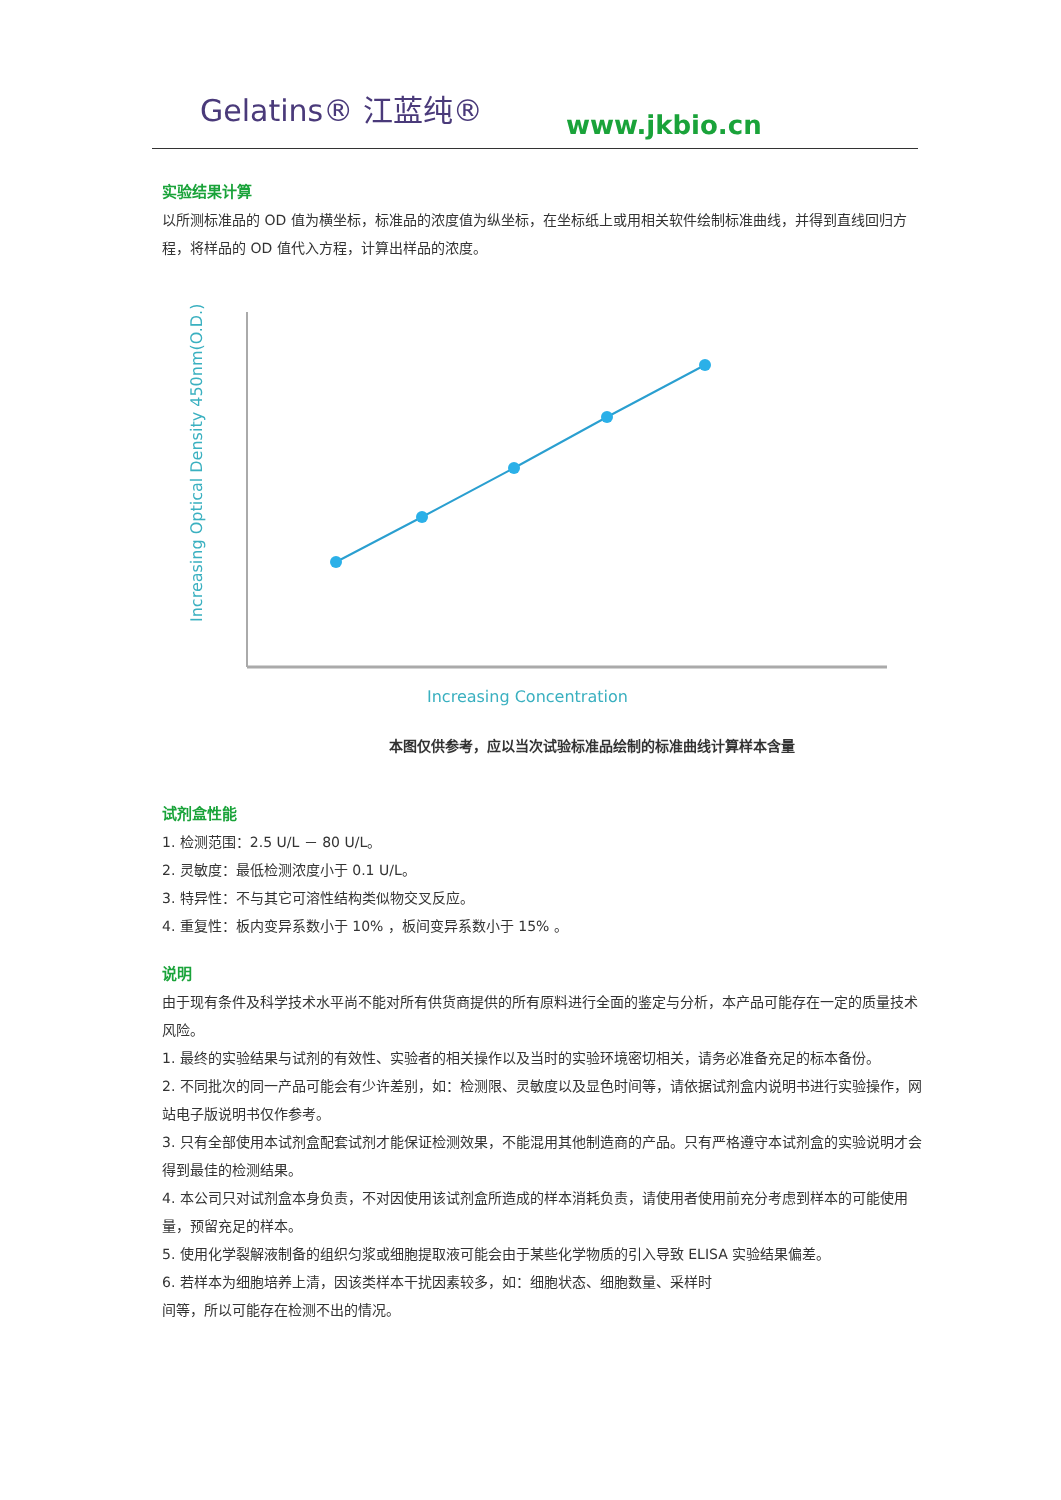Gelatins® 江蓝纯®
www.jkbio.cn
实验结果计算
以所测标准品的 OD 值为横坐标，标准品的浓度值为纵坐标，在坐标纸上或用相关软件绘制标准曲线，并得到直线回归方程，将样品的 OD 值代入方程，计算出样品的浓度。
Increasing Optical Density 450nm(O.D.)
Increasing Concentration
本图仅供参考，应以当次试验标准品绘制的标准曲线计算样本含量
试剂盒性能
1. 检测范围：2.5 U/L － 80 U/L。
2. 灵敏度：最低检测浓度小于 0.1 U/L。
3. 特异性：不与其它可溶性结构类似物交叉反应。
4. 重复性：板内变异系数小于 10% ，板间变异系数小于 15% 。
说明
由于现有条件及科学技术水平尚不能对所有供货商提供的所有原料进行全面的鉴定与分析，本产品可能存在一定的质量技术风险。
1. 最终的实验结果与试剂的有效性、实验者的相关操作以及当时的实验环境密切相关，请务必准备充足的标本备份。
2. 不同批次的同一产品可能会有少许差别，如：检测限、灵敏度以及显色时间等，请依据试剂盒内说明书进行实验操作，网站电子版说明书仅作参考。
3. 只有全部使用本试剂盒配套试剂才能保证检测效果，不能混用其他制造商的产品。只有严格遵守本试剂盒的实验说明才会得到最佳的检测结果。
4. 本公司只对试剂盒本身负责，不对因使用该试剂盒所造成的样本消耗负责，请使用者使用前充分考虑到样本的可能使用量，预留充足的样本。
5. 使用化学裂解液制备的组织匀浆或细胞提取液可能会由于某些化学物质的引入导致 ELISA 实验结果偏差。
6. 若样本为细胞培养上清，因该类样本干扰因素较多，如：细胞状态、细胞数量、采样时
间等，所以可能存在检测不出的情况。